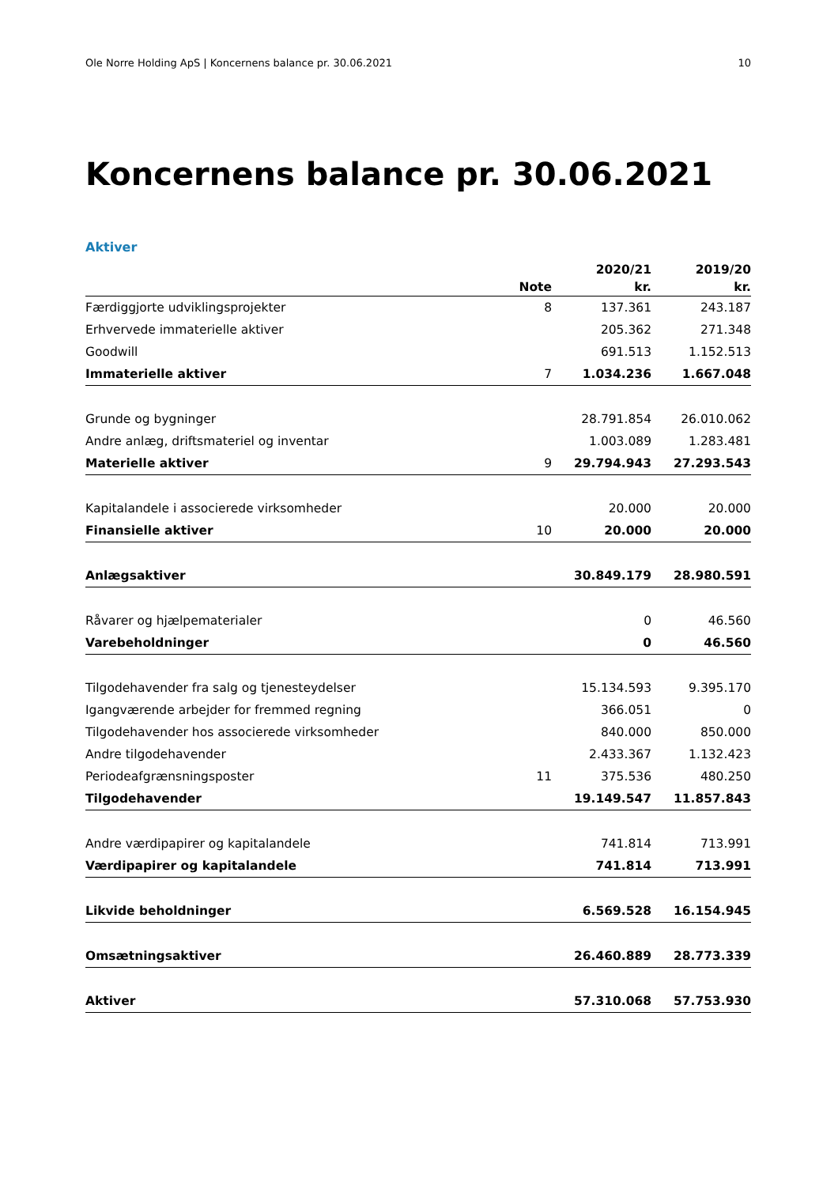Ole Norre Holding ApS | Koncernens balance pr. 30.06.2021 10
Koncernens balance pr. 30.06.2021
Aktiver
| | | 2020/21 | 2019/20 |
| --- | --- | --- | --- |
| | Note | kr. | kr. |
| Færdiggjorte udviklingsprojekter | 8 | 137.361 | 243.187 |
| Erhvervede immaterielle aktiver | | 205.362 | 271.348 |
| Goodwill | | 691.513 | 1.152.513 |
| Immaterielle aktiver | 7 | 1.034.236 | 1.667.048 |
| Grunde og bygninger | | 28.791.854 | 26.010.062 |
| Andre anlæg, driftsmateriel og inventar | | 1.003.089 | 1.283.481 |
| Materielle aktiver | 9 | 29.794.943 | 27.293.543 |
| Kapitalandele i associerede virksomheder | | 20.000 | 20.000 |
| Finansielle aktiver | 10 | 20.000 | 20.000 |
| Anlægsaktiver | | 30.849.179 | 28.980.591 |
| Råvarer og hjælpematerialer | | 0 | 46.560 |
| Varebeholdninger | | 0 | 46.560 |
| Tilgodehavender fra salg og tjenesteydelser | | 15.134.593 | 9.395.170 |
| Igangværende arbejder for fremmed regning | | 366.051 | 0 |
| Tilgodehavender hos associerede virksomheder | | 840.000 | 850.000 |
| Andre tilgodehavender | | 2.433.367 | 1.132.423 |
| Periodeafgrænsningsposter | 11 | 375.536 | 480.250 |
| Tilgodehavender | | 19.149.547 | 11.857.843 |
| Andre værdipapirer og kapitalandele | | 741.814 | 713.991 |
| Værdipapirer og kapitalandele | | 741.814 | 713.991 |
| Likvide beholdninger | | 6.569.528 | 16.154.945 |
| Omsætningsaktiver | | 26.460.889 | 28.773.339 |
| Aktiver | | 57.310.068 | 57.753.930 |